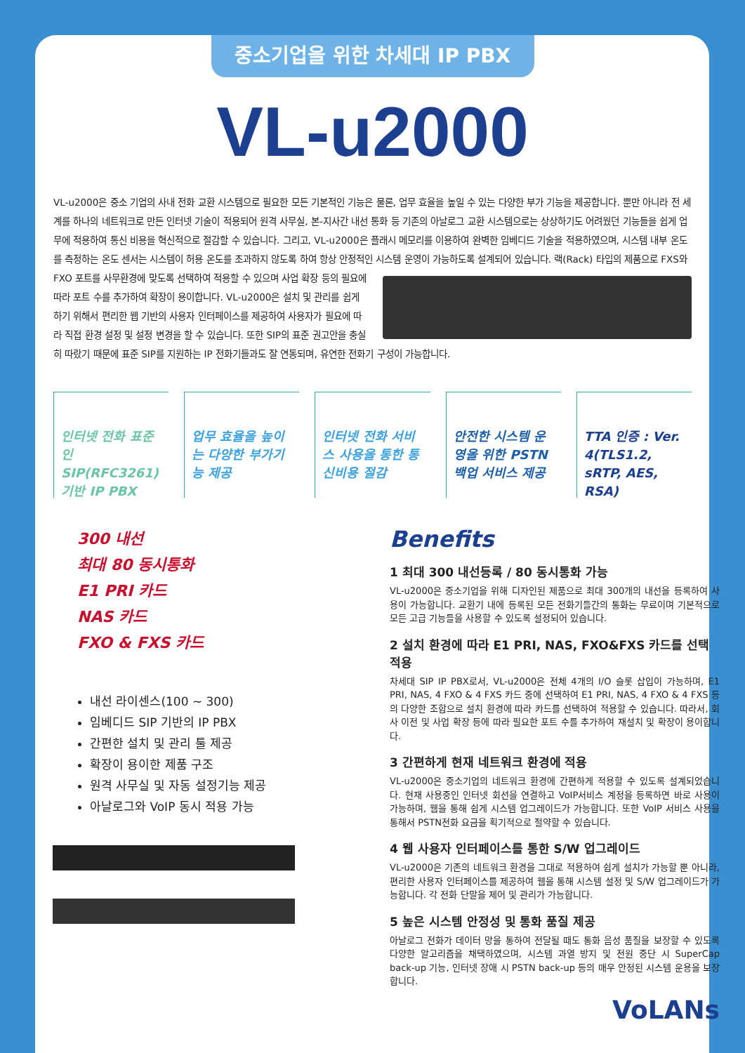중소기업을 위한 차세대 IP PBX
VL-u2000
VL-u2000은 중소 기업의 사내 전화 교환 시스템으로 필요한 모든 기본적인 기능은 물론, 업무 효율을 높일 수 있는 다양한 부가 기능을 제공합니다. 뿐만 아니라 전 세계를 하나의 네트워크로 만든 인터넷 기술이 적용되어 원격 사무실, 본-지사간 내선 통화 등 기존의 아날로그 교환 시스템으로는 상상하기도 어려웠던 기능들을 쉽게 업무에 적용하여 통신 비용을 혁신적으로 절감할 수 있습니다. 그리고, VL-u2000은 플래시 메모리를 이용하여 완벽한 임베디드 기술을 적용하였으며, 시스템 내부 온도를 측정하는 온도 센서는 시스템이 허용 온도를 초과하지 않도록 하여 항상 안정적인 시스템 운영이 가능하도록 설계되어 있습니다. 랙(Rack) 타입의 제품으로 FXS와 FXO 포트를 사무환경에 맞도록 선택하여 적용할 수 있으며 사업 확장 등의 필요에 따라 포트 수를 추가하여 확장이 용이합니다. VL-u2000은 설치 및 관리를 쉽게 하기 위해서 편리한 웹 기반의 사용자 인터페이스를 제공하여 사용자가 필요에 따라 직접 환경 설정 및 설정 변경을 할 수 있습니다. 또한 SIP의 표준 권고안을 충실히 따랐기 때문에 표준 SIP를 지원하는 IP 전화기들과도 잘 연동되며, 유연한 전화기 구성이 가능합니다.
인터넷 전화 표준인 SIP(RFC3261) 기반 IP PBX
업무 효율을 높이는 다양한 부가기능 제공
인터넷 전화 서비스 사용을 통한 통신비용 절감
안전한 시스템 운영을 위한 PSTN 백업 서비스 제공
TTA 인증 : Ver. 4(TLS1.2, sRTP, AES, RSA)
300 내선
최대 80 동시통화
E1 PRI 카드
NAS 카드
FXO & FXS 카드
내선 라이센스(100 ~ 300)
임베디드 SIP 기반의 IP PBX
간편한 설치 및 관리 툴 제공
확장이 용이한 제품 구조
원격 사무실 및 자동 설정기능 제공
아날로그와 VoIP 동시 적용 가능
Benefits
1 최대 300 내선등록 / 80 동시통화 가능
VL-u2000은 중소기업을 위해 디자인된 제품으로 최대 300개의 내선을 등록하여 사용이 가능합니다. 교환기 내에 등록된 모든 전화기들간의 통화는 무료이며 기본적으로 모든 고급 기능들을 사용할 수 있도록 설정되어 있습니다.
2 설치 환경에 따라 E1 PRI, NAS, FXO&FXS 카드를 선택 적용
차세대 SIP IP PBX로서, VL-u2000은 전체 4개의 I/O 슬롯 삽입이 가능하며, E1 PRI, NAS, 4 FXO & 4 FXS 카드 중에 선택하여 E1 PRI, NAS, 4 FXO & 4 FXS 등의 다양한 조합으로 설치 환경에 따라 카드를 선택하여 적용할 수 있습니다. 따라서, 회사 이전 및 사업 확장 등에 따라 필요한 포트 수를 추가하여 재설치 및 확장이 용이합니다.
3 간편하게 현재 네트워크 환경에 적용
VL-u2000은 중소기업의 네트워크 환경에 간편하게 적용할 수 있도록 설계되었습니다. 현재 사용중인 인터넷 회선을 연결하고 VoIP서비스 계정을 등록하면 바로 사용이 가능하며, 웹을 통해 쉽게 시스템 업그레이드가 가능합니다. 또한 VoIP 서비스 사용을 통해서 PSTN전화 요금을 획기적으로 절약할 수 있습니다.
4 웹 사용자 인터페이스를 통한 S/W 업그레이드
VL-u2000은 기존의 네트워크 환경을 그대로 적용하여 쉽게 설치가 가능할 뿐 아니라, 편리한 사용자 인터페이스를 제공하여 웹을 통해 시스템 설정 및 S/W 업그레이드가 가능합니다. 각 전화 단말을 제어 및 관리가 가능합니다.
5 높은 시스템 안정성 및 통화 품질 제공
아날로그 전화가 데이터 망을 통하여 전달될 때도 통화 음성 품질을 보장할 수 있도록 다양한 알고리즘을 채택하였으며, 시스템 과열 방지 및 전원 중단 시 SuperCap back-up 기능, 인터넷 장애 시 PSTN back-up 등의 매우 안정된 시스템 운용을 보장합니다.
VoLANs